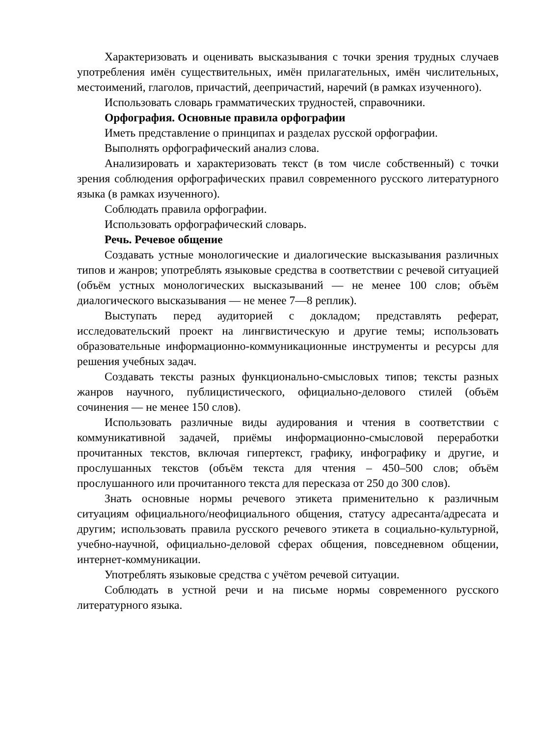Характеризовать и оценивать высказывания с точки зрения трудных случаев употребления имён существительных, имён прилагательных, имён числительных, местоимений, глаголов, причастий, деепричастий, наречий (в рамках изученного).
Использовать словарь грамматических трудностей, справочники.
Орфография. Основные правила орфографии
Иметь представление о принципах и разделах русской орфографии.
Выполнять орфографический анализ слова.
Анализировать и характеризовать текст (в том числе собственный) с точки зрения соблюдения орфографических правил современного русского литературного языка (в рамках изученного).
Соблюдать правила орфографии.
Использовать орфографический словарь.
Речь. Речевое общение
Создавать устные монологические и диалогические высказывания различных типов и жанров; употреблять языковые средства в соответствии с речевой ситуацией (объём устных монологических высказываний — не менее 100 слов; объём диалогического высказывания — не менее 7—8 реплик).
Выступать перед аудиторией с докладом; представлять реферат, исследовательский проект на лингвистическую и другие темы; использовать образовательные информационно-коммуникационные инструменты и ресурсы для решения учебных задач.
Создавать тексты разных функционально-смысловых типов; тексты разных жанров научного, публицистического, официально-делового стилей (объём сочинения — не менее 150 слов).
Использовать различные виды аудирования и чтения в соответствии с коммуникативной задачей, приёмы информационно-смысловой переработки прочитанных текстов, включая гипертекст, графику, инфографику и другие, и прослушанных текстов (объём текста для чтения – 450–500 слов; объём прослушанного или прочитанного текста для пересказа от 250 до 300 слов).
Знать основные нормы речевого этикета применительно к различным ситуациям официального/неофициального общения, статусу адресанта/адресата и другим; использовать правила русского речевого этикета в социально-культурной, учебно-научной, официально-деловой сферах общения, повседневном общении, интернет-коммуникации.
Употреблять языковые средства с учётом речевой ситуации.
Соблюдать в устной речи и на письме нормы современного русского литературного языка.